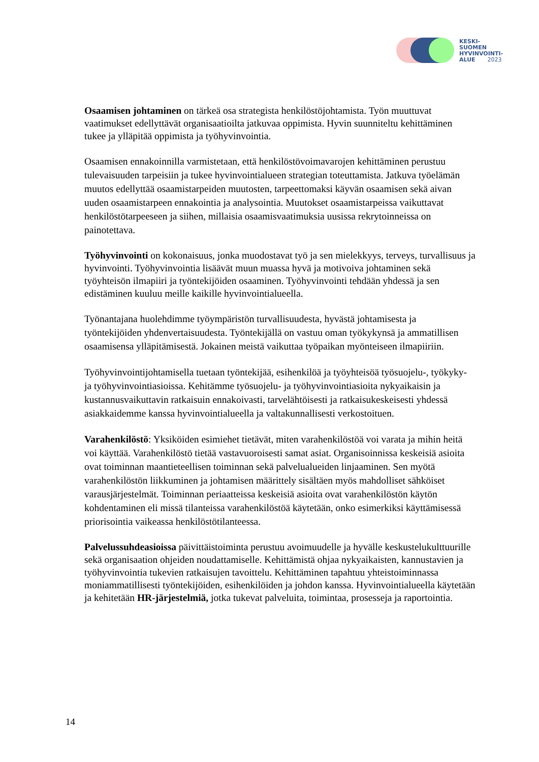KESKI-
SUOMEN
HYVINVOINTI-
ALUE 2023
Osaamisen johtaminen on tärkeä osa strategista henkilöstöjohtamista. Työn muuttuvat vaatimukset edellyttävät organisaatioilta jatkuvaa oppimista. Hyvin suunniteltu kehittäminen tukee ja ylläpitää oppimista ja työhyvinvointia.
Osaamisen ennakoinnilla varmistetaan, että henkilöstövoimavarojen kehittäminen perustuu tulevaisuuden tarpeisiin ja tukee hyvinvointialueen strategian toteuttamista. Jatkuva työelämän muutos edellyttää osaamistarpeiden muutosten, tarpeettomaksi käyvän osaamisen sekä aivan uuden osaamistarpeen ennakointia ja analysointia. Muutokset osaamistarpeissa vaikuttavat henkilöstötarpeeseen ja siihen, millaisia osaamisvaatimuksia uusissa rekrytoinneissa on painotettava.
Työhyvinvointi on kokonaisuus, jonka muodostavat työ ja sen mielekkyys, terveys, turvallisuus ja hyvinvointi. Työhyvinvointia lisäävät muun muassa hyvä ja motivoiva johtaminen sekä työyhteisön ilmapiiri ja työntekijöiden osaaminen. Työhyvinvointi tehdään yhdessä ja sen edistäminen kuuluu meille kaikille hyvinvointialueella.
Työnantajana huolehdimme työympäristön turvallisuudesta, hyvästä johtamisesta ja työntekijöiden yhdenvertaisuudesta. Työntekijällä on vastuu oman työkykynsä ja ammatillisen osaamisensa ylläpitämisestä. Jokainen meistä vaikuttaa työpaikan myönteiseen ilmapiiriin.
Työhyvinvointijohtamisella tuetaan työntekijää, esihenkilöä ja työyhteisöä työsuojelu-, työkyky- ja työhyvinvointiasioissa. Kehitämme työsuojelu- ja työhyvinvointiasioita nykyaikaisin ja kustannusvaikuttavin ratkaisuin ennakoivasti, tarvelähtöisesti ja ratkaisukeskeisesti yhdessä asiakkaidemme kanssa hyvinvointialueella ja valtakunnallisesti verkostoituen.
Varahenkilöstö: Yksiköiden esimiehet tietävät, miten varahenkilöstöä voi varata ja mihin heitä voi käyttää. Varahenkilöstö tietää vastavuoroisesti samat asiat. Organisoinnissa keskeisiä asioita ovat toiminnan maantieteellisen toiminnan sekä palvelualueiden linjaaminen. Sen myötä varahenkilöstön liikkuminen ja johtamisen määrittely sisältäen myös mahdolliset sähköiset varausjärjestelmät. Toiminnan periaatteissa keskeisiä asioita ovat varahenkilöstön käytön kohdentaminen eli missä tilanteissa varahenkilöstöä käytetään, onko esimerkiksi käyttämisessä priorisointia vaikeassa henkilöstötilanteessa.
Palvelussuhdeasioissa päivittäistoiminta perustuu avoimuudelle ja hyvälle keskustelukulttuurille sekä organisaation ohjeiden noudattamiselle. Kehittämistä ohjaa nykyaikaisten, kannustavien ja työhyvinvointia tukevien ratkaisujen tavoittelu. Kehittäminen tapahtuu yhteistoiminnassa moniammatillisesti työntekijöiden, esihenkilöiden ja johdon kanssa. Hyvinvointialueella käytetään ja kehitetään HR-järjestelmiä, jotka tukevat palveluita, toimintaa, prosesseja ja raportointia.
14